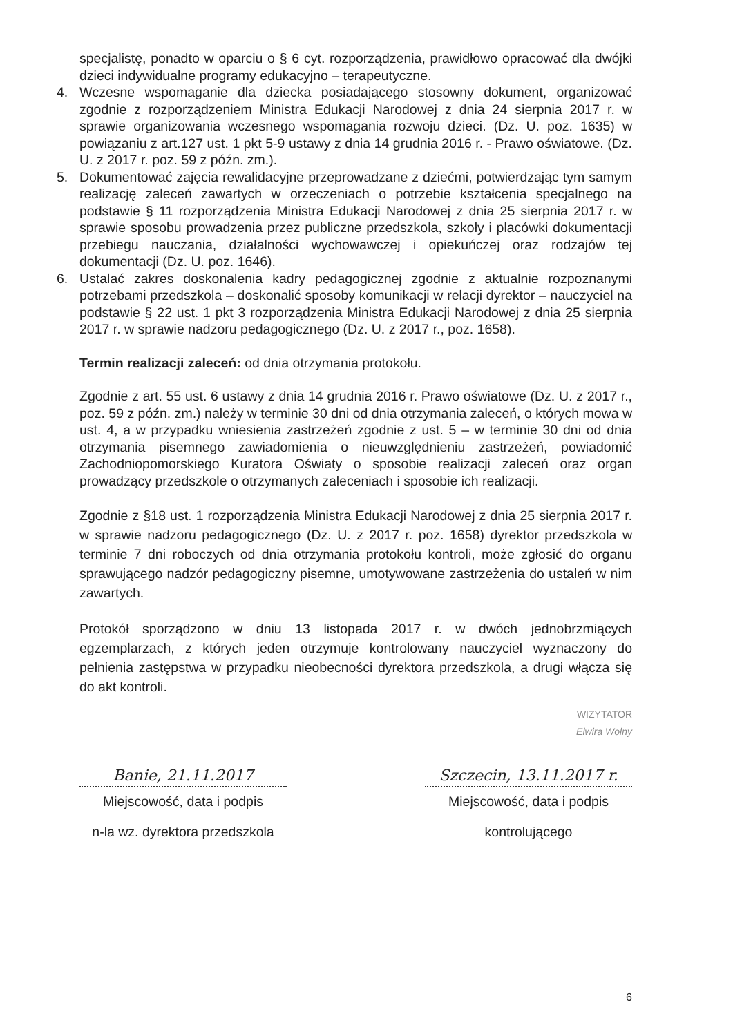specjalistę, ponadto w oparciu o § 6 cyt. rozporządzenia, prawidłowo opracować dla dwójki dzieci indywidualne programy edukacyjno – terapeutyczne.
4. Wczesne wspomaganie dla dziecka posiadającego stosowny dokument, organizować zgodnie z rozporządzeniem Ministra Edukacji Narodowej z dnia 24 sierpnia 2017 r. w sprawie organizowania wczesnego wspomagania rozwoju dzieci. (Dz. U. poz. 1635) w powiązaniu z art.127 ust. 1 pkt 5-9 ustawy z dnia 14 grudnia 2016 r. - Prawo oświatowe. (Dz. U. z 2017 r. poz. 59 z późn. zm.).
5. Dokumentować zajęcia rewalidacyjne przeprowadzane z dziećmi, potwierdzając tym samym realizację zaleceń zawartych w orzeczeniach o potrzebie kształcenia specjalnego na podstawie § 11 rozporządzenia Ministra Edukacji Narodowej z dnia 25 sierpnia 2017 r. w sprawie sposobu prowadzenia przez publiczne przedszkola, szkoły i placówki dokumentacji przebiegu nauczania, działalności wychowawczej i opiekuńczej oraz rodzajów tej dokumentacji (Dz. U. poz. 1646).
6. Ustalać zakres doskonalenia kadry pedagogicznej zgodnie z aktualnie rozpoznanymi potrzebami przedszkola – doskonalić sposoby komunikacji w relacji dyrektor – nauczyciel na podstawie § 22 ust. 1 pkt 3 rozporządzenia Ministra Edukacji Narodowej z dnia 25 sierpnia 2017 r. w sprawie nadzoru pedagogicznego (Dz. U. z 2017 r., poz. 1658).
Termin realizacji zaleceń: od dnia otrzymania protokołu.
Zgodnie z art. 55 ust. 6 ustawy z dnia 14 grudnia 2016 r. Prawo oświatowe (Dz. U. z 2017 r., poz. 59 z późn. zm.) należy w terminie 30 dni od dnia otrzymania zaleceń, o których mowa w ust. 4, a w przypadku wniesienia zastrzeżeń zgodnie z ust. 5 – w terminie 30 dni od dnia otrzymania pisemnego zawiadomienia o nieuwzględnieniu zastrzeżeń, powiadomić Zachodniopomorskiego Kuratora Oświaty o sposobie realizacji zaleceń oraz organ prowadzący przedszkole o otrzymanych zaleceniach i sposobie ich realizacji.
Zgodnie z §18 ust. 1 rozporządzenia Ministra Edukacji Narodowej z dnia 25 sierpnia 2017 r. w sprawie nadzoru pedagogicznego (Dz. U. z 2017 r. poz. 1658) dyrektor przedszkola w terminie 7 dni roboczych od dnia otrzymania protokołu kontroli, może zgłosić do organu sprawującego nadzór pedagogiczny pisemne, umotywowane zastrzeżenia do ustaleń w nim zawartych.
Protokół sporządzono w dniu 13 listopada 2017 r. w dwóch jednobrzmiących egzemplarzach, z których jeden otrzymuje kontrolowany nauczyciel wyznaczony do pełnienia zastępstwa w przypadku nieobecności dyrektora przedszkola, a drugi włącza się do akt kontroli.
WIZYTATOR
Elwira Wolny
Banie, 21.11.2017
Miejscowość, data i podpis
n-la wz. dyrektora przedszkola
Szczecin, 13.11.2017 r.
Miejscowość, data i podpis
kontrolującego
6